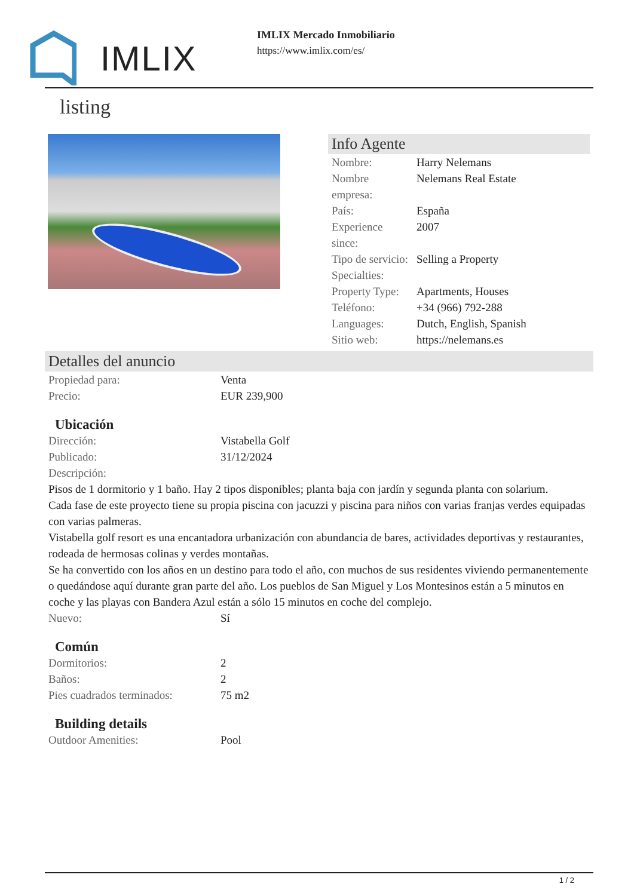IMLIX
IMLIX Mercado Inmobiliario
https://www.imlix.com/es/
listing
Info Agente
| Nombre: | Harry Nelemans |
| Nombre empresa: | Nelemans Real Estate |
| País: | España |
| Experience since: | 2007 |
| Tipo de servicio: | Selling a Property |
| Specialties: | |
| Property Type: | Apartments, Houses |
| Teléfono: | +34 (966) 792-288 |
| Languages: | Dutch, English, Spanish |
| Sitio web: | https://nelemans.es |
Detalles del anuncio
| Propiedad para: | Venta |
| Precio: | EUR 239,900 |
Ubicación
| Dirección: | Vistabella Golf |
| Publicado: | 31/12/2024 |
| Descripción: | |
Pisos de 1 dormitorio y 1 baño. Hay 2 tipos disponibles; planta baja con jardín y segunda planta con solarium.
Cada fase de este proyecto tiene su propia piscina con jacuzzi y piscina para niños con varias franjas verdes equipadas con varias palmeras.
Vistabella golf resort es una encantadora urbanización con abundancia de bares, actividades deportivas y restaurantes, rodeada de hermosas colinas y verdes montañas.
Se ha convertido con los años en un destino para todo el año, con muchos de sus residentes viviendo permanentemente o quedándose aquí durante gran parte del año. Los pueblos de San Miguel y Los Montesinos están a 5 minutos en coche y las playas con Bandera Azul están a sólo 15 minutos en coche del complejo.
| Nuevo: | Sí |
Común
| Dormitorios: | 2 |
| Baños: | 2 |
| Pies cuadrados terminados: | 75 m2 |
Building details
| Outdoor Amenities: | Pool |
1 / 2